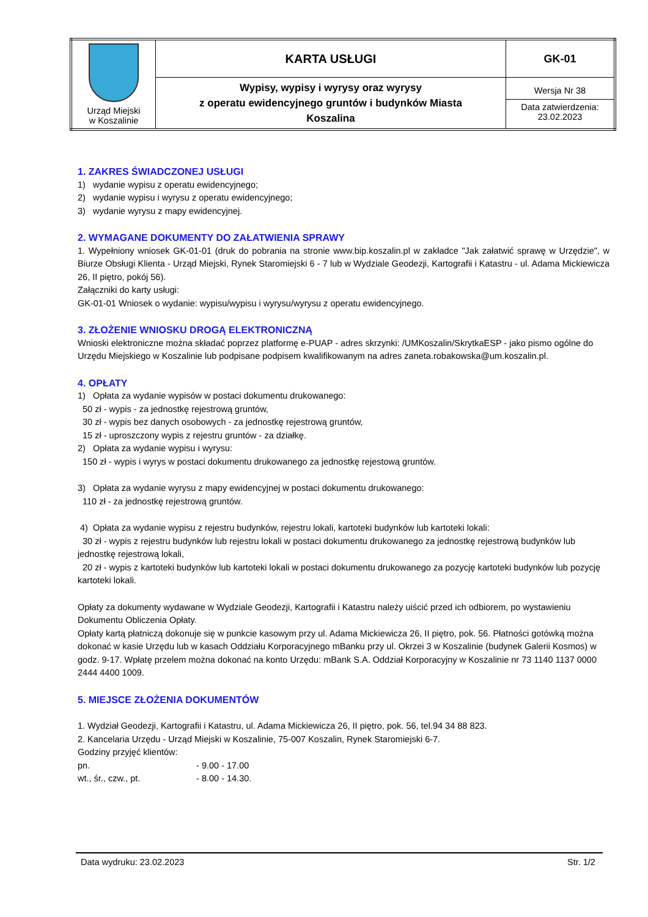| Urząd Miejski w Koszalinie | KARTA USŁUGI | GK-01 |
| | Wypisy, wypisy i wyrysy oraz wyrysy z operatu ewidencyjnego gruntów i budynków Miasta Koszalina | Wersja Nr 38 Data zatwierdzenia: 23.02.2023 |
1. ZAKRES ŚWIADCZONEJ USŁUGI
1) wydanie wypisu z operatu ewidencyjnego;
2) wydanie wypisu i wyrysu z operatu ewidencyjnego;
3) wydanie wyrysu z mapy ewidencyjnej.
2. WYMAGANE DOKUMENTY DO ZAŁATWIENIA SPRAWY
1. Wypełniony wniosek GK-01-01 (druk do pobrania na stronie www.bip.koszalin.pl w zakładce "Jak załatwić sprawę w Urzędzie", w Biurze Obsługi Klienta - Urząd Miejski, Rynek Staromiejski 6 - 7 lub w Wydziale Geodezji, Kartografii i Katastru - ul. Adama Mickiewicza 26, II piętro, pokój 56).
Załączniki do karty usługi:
GK-01-01 Wniosek o wydanie: wypisu/wypisu i wyrysu/wyrysu z operatu ewidencyjnego.
3. ZŁOŻENIE WNIOSKU DROGĄ ELEKTRONICZNĄ
Wnioski elektroniczne można składać poprzez platformę e-PUAP - adres skrzynki: /UMKoszalin/SkrytkaESP - jako pismo ogólne do Urzędu Miejskiego w Koszalinie lub podpisane podpisem kwalifikowanym na adres zaneta.robakowska@um.koszalin.pl.
4. OPŁATY
1) Opłata za wydanie wypisów w postaci dokumentu drukowanego:
50 zł - wypis - za jednostkę rejestrową gruntów,
30 zł - wypis bez danych osobowych - za jednostkę rejestrową gruntów,
15 zł - uproszczony wypis z rejestru gruntów - za działkę.
2) Opłata za wydanie wypisu i wyrysu:
150 zł - wypis i wyrys w postaci dokumentu drukowanego za jednostkę rejestową gruntów.
3) Opłata za wydanie wyrysu z mapy ewidencyjnej w postaci dokumentu drukowanego:
110 zł - za jednostkę rejestrową gruntów.
4) Opłata za wydanie wypisu z rejestru budynków, rejestru lokali, kartoteki budynków lub kartoteki lokali:
30 zł - wypis z rejestru budynków lub rejestru lokali w postaci dokumentu drukowanego za jednostkę rejestrową budynków lub jednostkę rejestrową lokali,
20 zł - wypis z kartoteki budynków lub kartoteki lokali w postaci dokumentu drukowanego za pozycję kartoteki budynków lub pozycję kartoteki lokali.
Opłaty za dokumenty wydawane w Wydziale Geodezji, Kartografii i Katastru należy uiścić przed ich odbiorem, po wystawieniu Dokumentu Obliczenia Opłaty.
Opłaty kartą płatniczą dokonuje się w punkcie kasowym przy ul. Adama Mickiewicza 26, II piętro, pok. 56. Płatności gotówką można dokonać w kasie Urzędu lub w kasach Oddziału Korporacyjnego mBanku przy ul. Okrzei 3 w Koszalinie (budynek Galerii Kosmos) w godz. 9-17. Wpłatę przelem można dokonać na konto Urzędu: mBank S.A. Oddział Korporacyjny w Koszalinie nr 73 1140 1137 0000 2444 4400 1009.
5. MIEJSCE ZŁOŻENIA DOKUMENTÓW
1. Wydział Geodezji, Kartografii i Katastru, ul. Adama Mickiewicza 26, II piętro, pok. 56, tel.94 34 88 823.
2. Kancelaria Urzędu - Urząd Miejski w Koszalinie, 75-007 Koszalin, Rynek Staromiejski 6-7.
Godziny przyjęć klientów:
pn. - 9.00 - 17.00
wt., śr., czw., pt. - 8.00 - 14.30.
Data wydruku: 23.02.2023 Str. 1/2